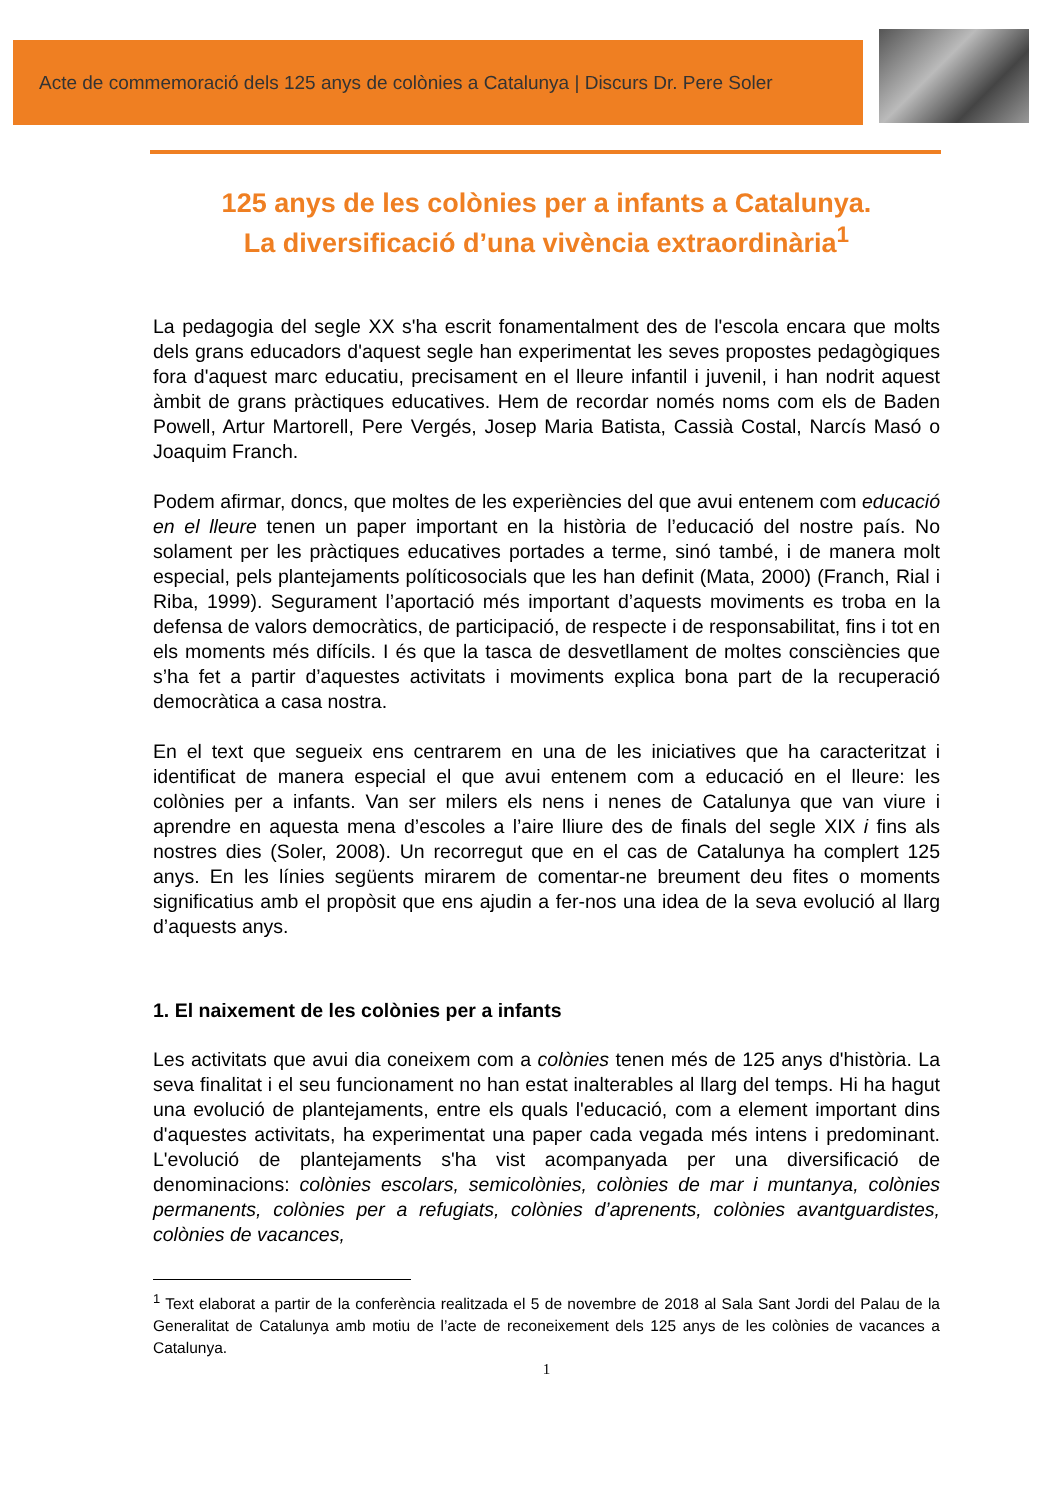Acte de commemoració dels 125 anys de colònies a Catalunya | Discurs Dr. Pere Soler
125 anys de les colònies per a infants a Catalunya.
La diversificació d’una vivència extraordinària<sup>1</sup>
La pedagogia del segle XX s'ha escrit fonamentalment des de l'escola encara que molts dels grans educadors d'aquest segle han experimentat les seves propostes pedagògiques fora d'aquest marc educatiu, precisament en el lleure infantil i juvenil, i han nodrit aquest àmbit de grans pràctiques educatives. Hem de recordar només noms com els de Baden Powell, Artur Martorell, Pere Vergés, Josep Maria Batista, Cassià Costal, Narcís Masó o Joaquim Franch.
Podem afirmar, doncs, que moltes de les experiències del que avui entenem com educació en el lleure tenen un paper important en la història de l’educació del nostre país. No solament per les pràctiques educatives portades a terme, sinó també, i de manera molt especial, pels plantejaments políticosocials que les han definit (Mata, 2000) (Franch, Rial i Riba, 1999). Segurament l’aportació més important d’aquests moviments es troba en la defensa de valors democràtics, de participació, de respecte i de responsabilitat, fins i tot en els moments més difícils. I és que la tasca de desvetllament de moltes consciències que s’ha fet a partir d’aquestes activitats i moviments explica bona part de la recuperació democràtica a casa nostra.
En el text que segueix ens centrarem en una de les iniciatives que ha caracteritzat i identificat de manera especial el que avui entenem com a educació en el lleure: les colònies per a infants. Van ser milers els nens i nenes de Catalunya que van viure i aprendre en aquesta mena d’escoles a l’aire lliure des de finals del segle XIX i fins als nostres dies (Soler, 2008). Un recorregut que en el cas de Catalunya ha complert 125 anys. En les línies següents mirarem de comentar-ne breument deu fites o moments significatius amb el propòsit que ens ajudin a fer-nos una idea de la seva evolució al llarg d’aquests anys.
1. El naixement de les colònies per a infants
Les activitats que avui dia coneixem com a colònies tenen més de 125 anys d'història. La seva finalitat i el seu funcionament no han estat inalterables al llarg del temps. Hi ha hagut una evolució de plantejaments, entre els quals l'educació, com a element important dins d'aquestes activitats, ha experimentat una paper cada vegada més intens i predominant. L'evolució de plantejaments s'ha vist acompanyada per una diversificació de denominacions: colònies escolars, semicolònies, colònies de mar i muntanya, colònies permanents, colònies per a refugiats, colònies d’aprenents, colònies avantguardistes, colònies de vacances,
<sup>1</sup> Text elaborat a partir de la conferència realitzada el 5 de novembre de 2018 al Sala Sant Jordi del Palau de la Generalitat de Catalunya amb motiu de l’acte de reconeixement dels 125 anys de les colònies de vacances a Catalunya.
1